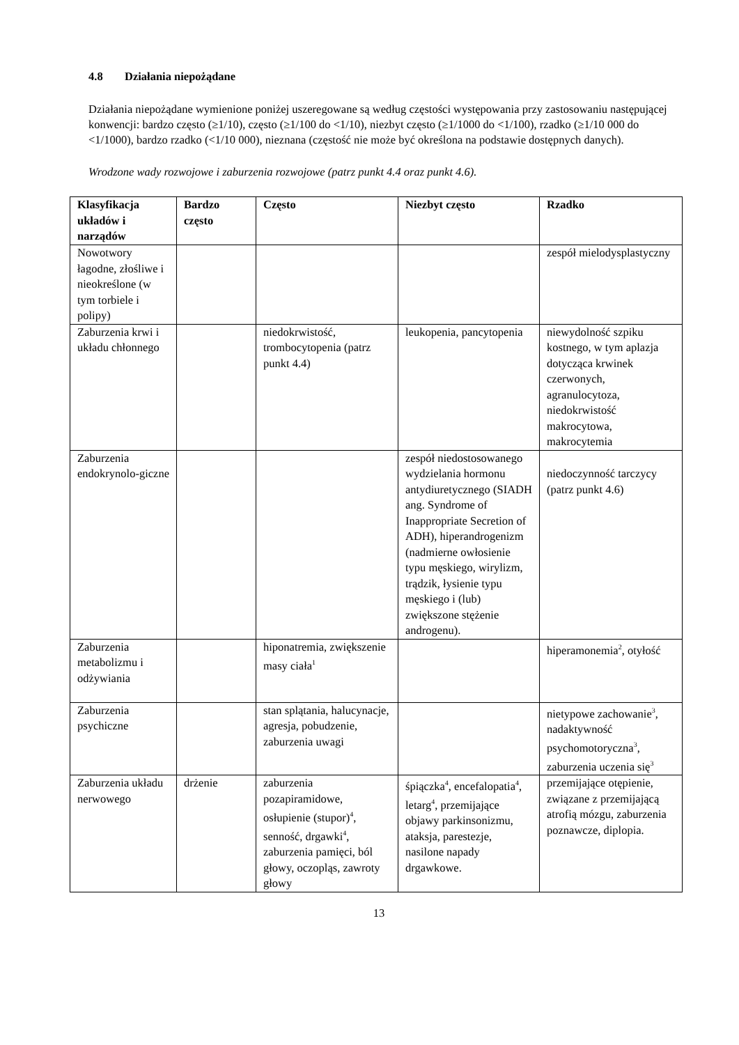4.8 Działania niepożądane
Działania niepożądane wymienione poniżej uszeregowane są według częstości występowania przy zastosowaniu następującej konwencji: bardzo często (≥1/10), często (≥1/100 do <1/10), niezbyt często (≥1/1000 do <1/100), rzadko (≥1/10 000 do <1/1000), bardzo rzadko (<1/10 000), nieznana (częstość nie może być określona na podstawie dostępnych danych).
Wrodzone wady rozwojowe i zaburzenia rozwojowe (patrz punkt 4.4 oraz punkt 4.6).
| Klasyfikacja układów i narządów | Bardzo często | Często | Niezbyt często | Rzadko |
| --- | --- | --- | --- | --- |
| Nowotwory łagodne, złośliwe i nieokreślone (w tym torbiele i polipy) | | | | zespół mielodysplastyczny |
| Zaburzenia krwi i układu chłonnego | | niedokrwistość, trombocytopenia (patrz punkt 4.4) | leukopenia, pancytopenia | niewydolność szpiku kostnego, w tym aplazja dotycząca krwinek czerwonych, agranulocytoza, niedokrwistość makrocytowa, makrocytemia |
| Zaburzenia endokrynolo-giczne | | | zespół niedostosowanego wydzielania hormonu antydiuretycznego (SIADH ang. Syndrome of Inappropriate Secretion of ADH), hiperandrogenizm (nadmierne owłosienie typu męskiego, wirylizm, trądzik, łysienie typu męskiego i (lub) zwiększone stężenie androgenu). | niedoczynność tarczycy (patrz punkt 4.6) |
| Zaburzenia metabolizmu i odżywiania | | hiponatremia, zwiększenie masy ciała<sup>1</sup> | | hiperamonemia<sup>2</sup>, otyłość |
| Zaburzenia psychiczne | | stan splątania, halucynacje, agresja, pobudzenie, zaburzenia uwagi | | nietypowe zachowanie<sup>3</sup>, nadaktywność psychomotoryczna<sup>3</sup>, zaburzenia uczenia się<sup>3</sup> |
| Zaburzenia układu nerwowego | drżenie | zaburzenia pozapiramidowe, osłupienie (stupor)<sup>4</sup>, senność, drgawki<sup>4</sup>, zaburzenia pamięci, ból głowy, oczopląs, zawroty głowy | śpiączka<sup>4</sup>, encefalopatia<sup>4</sup>, letarg<sup>4</sup>, przemijające objawy parkinsonizmu, ataksja, parestezje, nasilone napady drgawkowe. | przemijające otępienie, związane z przemijającą atrofią mózgu, zaburzenia poznawcze, diplopia. |
13